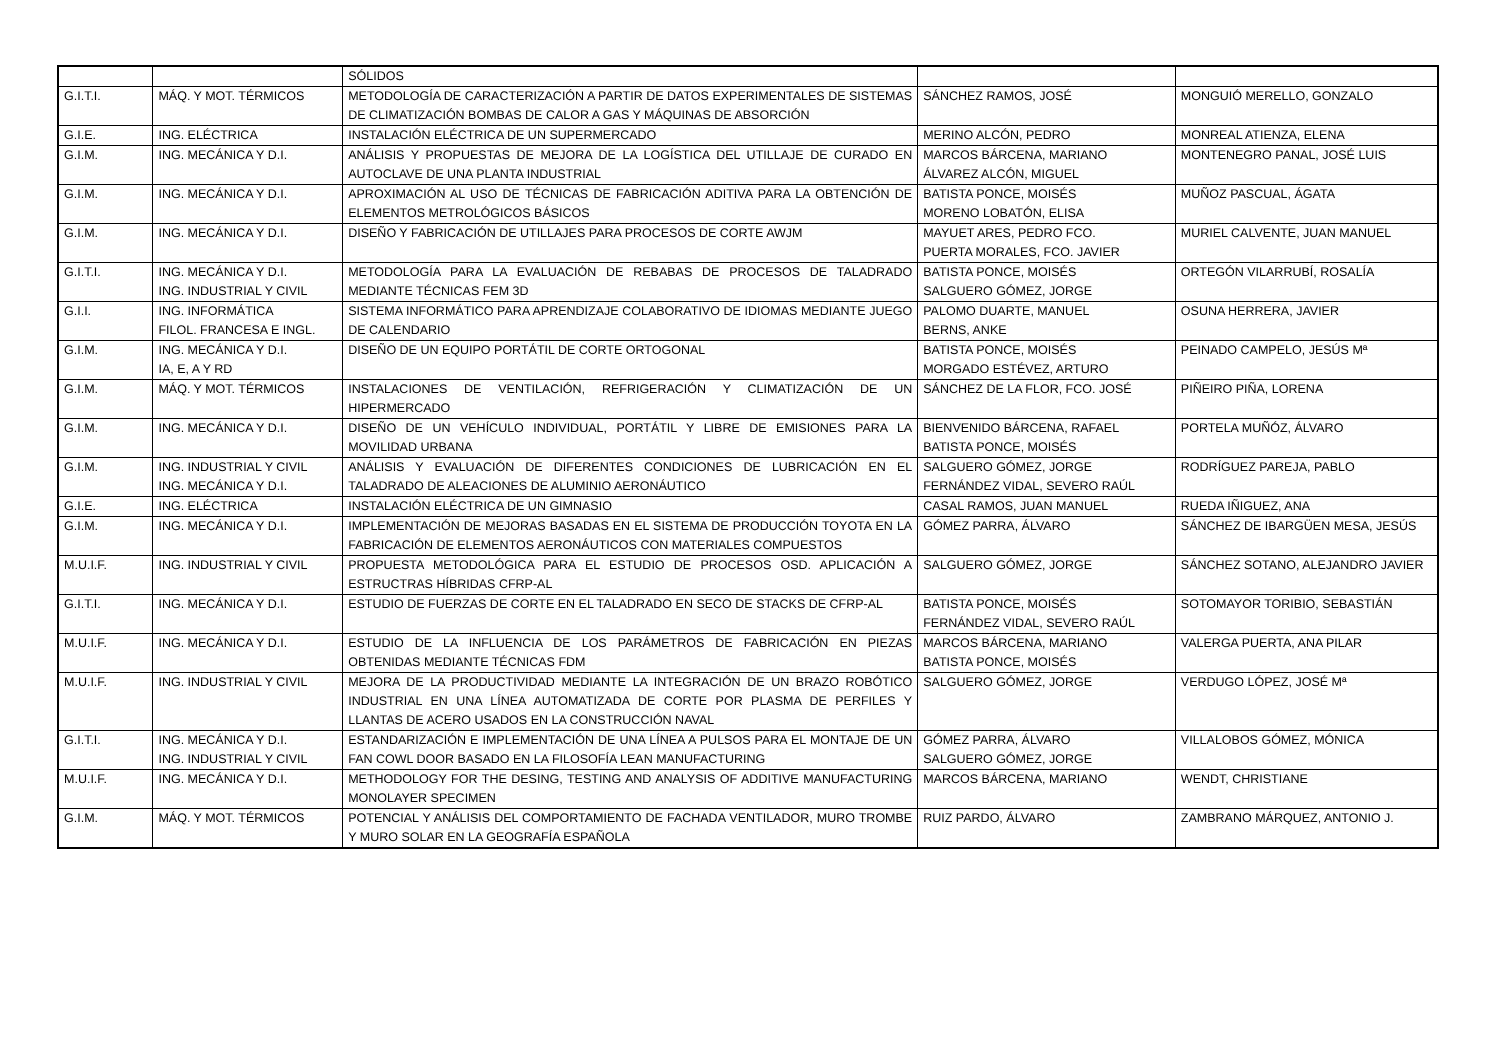| | | SÓLIDOS | | |
| G.I.T.I. | MÁQ. Y MOT. TÉRMICOS | METODOLOGÍA DE CARACTERIZACIÓN A PARTIR DE DATOS EXPERIMENTALES DE SISTEMAS DE CLIMATIZACIÓN BOMBAS DE CALOR A GAS Y MÁQUINAS DE ABSORCIÓN | SÁNCHEZ RAMOS, JOSÉ | MONGUIÓ MERELLO, GONZALO |
| G.I.E. | ING. ELÉCTRICA | INSTALACIÓN ELÉCTRICA DE UN SUPERMERCADO | MERINO ALCÓN, PEDRO | MONREAL ATIENZA, ELENA |
| G.I.M. | ING. MECÁNICA Y D.I. | ANÁLISIS Y PROPUESTAS DE MEJORA DE LA LOGÍSTICA DEL UTILLAJE DE CURADO EN AUTOCLAVE DE UNA PLANTA INDUSTRIAL | MARCOS BÁRCENA, MARIANO ÁLVAREZ ALCÓN, MIGUEL | MONTENEGRO PANAL, JOSÉ LUIS |
| G.I.M. | ING. MECÁNICA Y D.I. | APROXIMACIÓN AL USO DE TÉCNICAS DE FABRICACIÓN ADITIVA PARA LA OBTENCIÓN DE ELEMENTOS METROLÓGICOS BÁSICOS | BATISTA PONCE, MOISÉS MORENO LOBATÓN, ELISA | MUÑOZ PASCUAL, ÁGATA |
| G.I.M. | ING. MECÁNICA Y D.I. | DISEÑO Y FABRICACIÓN DE UTILLAJES PARA PROCESOS DE CORTE AWJM | MAYUET ARES, PEDRO FCO. PUERTA MORALES, FCO. JAVIER | MURIEL CALVENTE, JUAN MANUEL |
| G.I.T.I. | ING. MECÁNICA Y D.I. ING. INDUSTRIAL Y CIVIL | METODOLOGÍA PARA LA EVALUACIÓN DE REBABAS DE PROCESOS DE TALADRADO MEDIANTE TÉCNICAS FEM 3D | BATISTA PONCE, MOISÉS SALGUERO GÓMEZ, JORGE | ORTEGÓN VILARRUBÍ, ROSALÍA |
| G.I.I. | ING. INFORMÁTICA FILOL. FRANCESA E INGL. | SISTEMA INFORMÁTICO PARA APRENDIZAJE COLABORATIVO DE IDIOMAS MEDIANTE JUEGO DE CALENDARIO | PALOMO DUARTE, MANUEL BERNS, ANKE | OSUNA HERRERA, JAVIER |
| G.I.M. | ING. MECÁNICA Y D.I. IA, E, A Y RD | DISEÑO DE UN EQUIPO PORTÁTIL DE CORTE ORTOGONAL | BATISTA PONCE, MOISÉS MORGADO ESTÉVEZ, ARTURO | PEINADO CAMPELO, JESÚS Mª |
| G.I.M. | MÁQ. Y MOT. TÉRMICOS | INSTALACIONES DE VENTILACIÓN, REFRIGERACIÓN Y CLIMATIZACIÓN DE UN HIPERMERCADO | SÁNCHEZ DE LA FLOR, FCO. JOSÉ | PIÑEIRO PIÑA, LORENA |
| G.I.M. | ING. MECÁNICA Y D.I. | DISEÑO DE UN VEHÍCULO INDIVIDUAL, PORTÁTIL Y LIBRE DE EMISIONES PARA LA MOVILIDAD URBANA | BIENVENIDO BÁRCENA, RAFAEL BATISTA PONCE, MOISÉS | PORTELA MUÑÓZ, ÁLVARO |
| G.I.M. | ING. INDUSTRIAL Y CIVIL ING. MECÁNICA Y D.I. | ANÁLISIS Y EVALUACIÓN DE DIFERENTES CONDICIONES DE LUBRICACIÓN EN EL TALADRADO DE ALEACIONES DE ALUMINIO AERONÁUTICO | SALGUERO GÓMEZ, JORGE FERNÁNDEZ VIDAL, SEVERO RAÚL | RODRÍGUEZ PAREJA, PABLO |
| G.I.E. | ING. ELÉCTRICA | INSTALACIÓN ELÉCTRICA DE UN GIMNASIO | CASAL RAMOS, JUAN MANUEL | RUEDA IÑIGUEZ, ANA |
| G.I.M. | ING. MECÁNICA Y D.I. | IMPLEMENTACIÓN DE MEJORAS BASADAS EN EL SISTEMA DE PRODUCCIÓN TOYOTA EN LA FABRICACIÓN DE ELEMENTOS AERONÁUTICOS CON MATERIALES COMPUESTOS | GÓMEZ PARRA, ÁLVARO | SÁNCHEZ DE IBARGÜEN MESA, JESÚS |
| M.U.I.F. | ING. INDUSTRIAL Y CIVIL | PROPUESTA METODOLÓGICA PARA EL ESTUDIO DE PROCESOS OSD. APLICACIÓN A ESTRUCTRAS HÍBRIDAS CFRP-AL | SALGUERO GÓMEZ, JORGE | SÁNCHEZ SOTANO, ALEJANDRO JAVIER |
| G.I.T.I. | ING. MECÁNICA Y D.I. | ESTUDIO DE FUERZAS DE CORTE EN EL TALADRADO EN SECO DE STACKS DE CFRP-AL | BATISTA PONCE, MOISÉS FERNÁNDEZ VIDAL, SEVERO RAÚL | SOTOMAYOR TORIBIO, SEBASTIÁN |
| M.U.I.F. | ING. MECÁNICA Y D.I. | ESTUDIO DE LA INFLUENCIA DE LOS PARÁMETROS DE FABRICACIÓN EN PIEZAS OBTENIDAS MEDIANTE TÉCNICAS FDM | MARCOS BÁRCENA, MARIANO BATISTA PONCE, MOISÉS | VALERGA PUERTA, ANA PILAR |
| M.U.I.F. | ING. INDUSTRIAL Y CIVIL | MEJORA DE LA PRODUCTIVIDAD MEDIANTE LA INTEGRACIÓN DE UN BRAZO ROBÓTICO INDUSTRIAL EN UNA LÍNEA AUTOMATIZADA DE CORTE POR PLASMA DE PERFILES Y LLANTAS DE ACERO USADOS EN LA CONSTRUCCIÓN NAVAL | SALGUERO GÓMEZ, JORGE | VERDUGO LÓPEZ, JOSÉ Mª |
| G.I.T.I. | ING. MECÁNICA Y D.I. ING. INDUSTRIAL Y CIVIL | ESTANDARIZACIÓN E IMPLEMENTACIÓN DE UNA LÍNEA A PULSOS PARA EL MONTAJE DE UN FAN COWL DOOR BASADO EN LA FILOSOFÍA LEAN MANUFACTURING | GÓMEZ PARRA, ÁLVARO SALGUERO GÓMEZ, JORGE | VILLALOBOS GÓMEZ, MÓNICA |
| M.U.I.F. | ING. MECÁNICA Y D.I. | METHODOLOGY FOR THE DESING, TESTING AND ANALYSIS OF ADDITIVE MANUFACTURING MONOLAYER SPECIMEN | MARCOS BÁRCENA, MARIANO | WENDT, CHRISTIANE |
| G.I.M. | MÁQ. Y MOT. TÉRMICOS | POTENCIAL Y ANÁLISIS DEL COMPORTAMIENTO DE FACHADA VENTILADOR, MURO TROMBE Y MURO SOLAR EN LA GEOGRAFÍA ESPAÑOLA | RUIZ PARDO, ÁLVARO | ZAMBRANO MÁRQUEZ, ANTONIO J. |